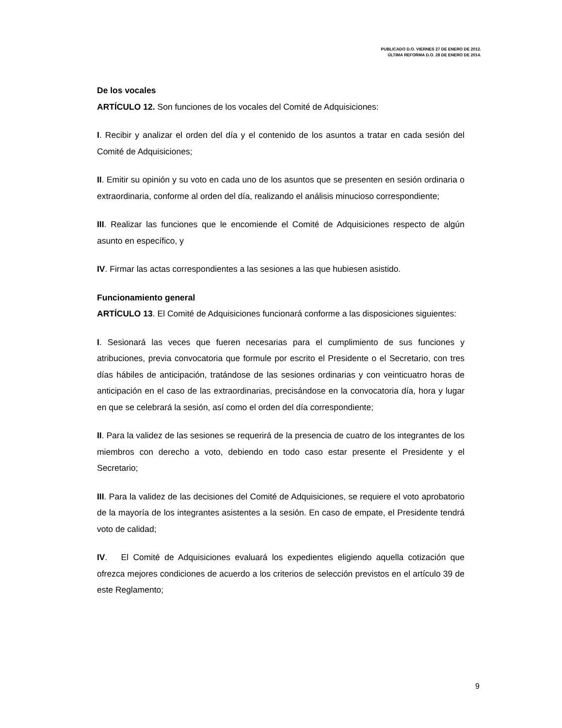PUBLICADO D.O. VIERNES 27 DE ENERO DE 2012.
ÚLTIMA REFORMA D.O. 28 DE ENERO DE 2014.
De los vocales
ARTÍCULO 12. Son funciones de los vocales del Comité de Adquisiciones:
I. Recibir y analizar el orden del día y el contenido de los asuntos a tratar en cada sesión del Comité de Adquisiciones;
II. Emitir su opinión y su voto en cada uno de los asuntos que se presenten en sesión ordinaria o extraordinaria, conforme al orden del día, realizando el análisis minucioso correspondiente;
III. Realizar las funciones que le encomiende el Comité de Adquisiciones respecto de algún asunto en específico, y
IV. Firmar las actas correspondientes a las sesiones a las que hubiesen asistido.
Funcionamiento general
ARTÍCULO 13. El Comité de Adquisiciones funcionará conforme a las disposiciones siguientes:
I. Sesionará las veces que fueren necesarias para el cumplimiento de sus funciones y atribuciones, previa convocatoria que formule por escrito el Presidente o el Secretario, con tres días hábiles de anticipación, tratándose de las sesiones ordinarias y con veinticuatro horas de anticipación en el caso de las extraordinarias, precisándose en la convocatoria día, hora y lugar en que se celebrará la sesión, así como el orden del día correspondiente;
II. Para la validez de las sesiones se requerirá de la presencia de cuatro de los integrantes de los miembros con derecho a voto, debiendo en todo caso estar presente el Presidente y el Secretario;
III. Para la validez de las decisiones del Comité de Adquisiciones, se requiere el voto aprobatorio de la mayoría de los integrantes asistentes a la sesión. En caso de empate, el Presidente tendrá voto de calidad;
IV. El Comité de Adquisiciones evaluará los expedientes eligiendo aquella cotización que ofrezca mejores condiciones de acuerdo a los criterios de selección previstos en el artículo 39 de este Reglamento;
9